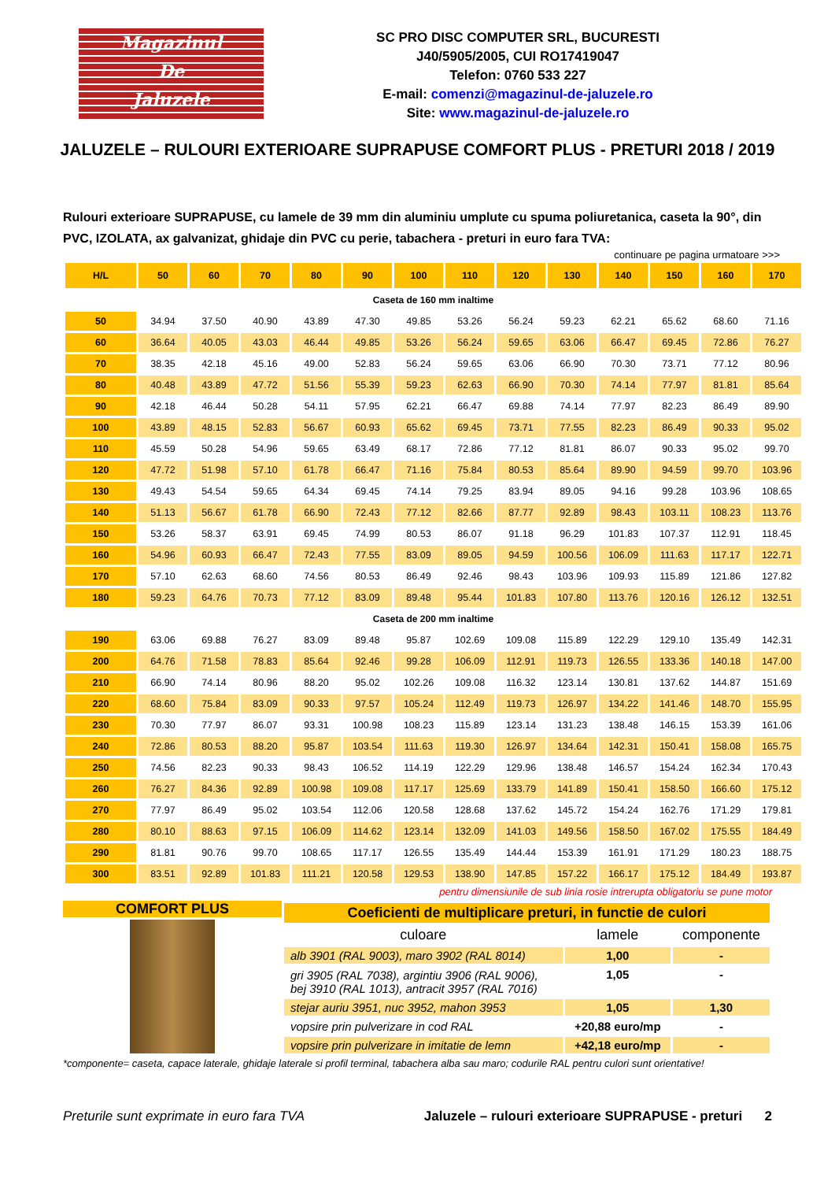Magazinul
De
Jaluzele
SC PRO DISC COMPUTER SRL, BUCURESTI
J40/5905/2005, CUI RO17419047
Telefon: 0760 533 227
E-mail: comenzi@magazinul-de-jaluzele.ro
Site: www.magazinul-de-jaluzele.ro
JALUZELE – RULOURI EXTERIOARE SUPRAPUSE COMFORT PLUS - PRETURI 2018 / 2019
Rulouri exterioare SUPRAPUSE, cu lamele de 39 mm din aluminiu umplute cu spuma poliuretanica, caseta la 90°, din PVC, IZOLATA, ax galvanizat, ghidaje din PVC cu perie, tabachera - preturi in euro fara TVA:
continuare pe pagina urmatoare >>>
| H/L | 50 | 60 | 70 | 80 | 90 | 100 | 110 | 120 | 130 | 140 | 150 | 160 | 170 |
| --- | --- | --- | --- | --- | --- | --- | --- | --- | --- | --- | --- | --- | --- |
| Caseta de 160 mm inaltime | | | | | | | | | | | | | |
| 50 | 34.94 | 37.50 | 40.90 | 43.89 | 47.30 | 49.85 | 53.26 | 56.24 | 59.23 | 62.21 | 65.62 | 68.60 | 71.16 |
| 60 | 36.64 | 40.05 | 43.03 | 46.44 | 49.85 | 53.26 | 56.24 | 59.65 | 63.06 | 66.47 | 69.45 | 72.86 | 76.27 |
| 70 | 38.35 | 42.18 | 45.16 | 49.00 | 52.83 | 56.24 | 59.65 | 63.06 | 66.90 | 70.30 | 73.71 | 77.12 | 80.96 |
| 80 | 40.48 | 43.89 | 47.72 | 51.56 | 55.39 | 59.23 | 62.63 | 66.90 | 70.30 | 74.14 | 77.97 | 81.81 | 85.64 |
| 90 | 42.18 | 46.44 | 50.28 | 54.11 | 57.95 | 62.21 | 66.47 | 69.88 | 74.14 | 77.97 | 82.23 | 86.49 | 89.90 |
| 100 | 43.89 | 48.15 | 52.83 | 56.67 | 60.93 | 65.62 | 69.45 | 73.71 | 77.55 | 82.23 | 86.49 | 90.33 | 95.02 |
| 110 | 45.59 | 50.28 | 54.96 | 59.65 | 63.49 | 68.17 | 72.86 | 77.12 | 81.81 | 86.07 | 90.33 | 95.02 | 99.70 |
| 120 | 47.72 | 51.98 | 57.10 | 61.78 | 66.47 | 71.16 | 75.84 | 80.53 | 85.64 | 89.90 | 94.59 | 99.70 | 103.96 |
| 130 | 49.43 | 54.54 | 59.65 | 64.34 | 69.45 | 74.14 | 79.25 | 83.94 | 89.05 | 94.16 | 99.28 | 103.96 | 108.65 |
| 140 | 51.13 | 56.67 | 61.78 | 66.90 | 72.43 | 77.12 | 82.66 | 87.77 | 92.89 | 98.43 | 103.11 | 108.23 | 113.76 |
| 150 | 53.26 | 58.37 | 63.91 | 69.45 | 74.99 | 80.53 | 86.07 | 91.18 | 96.29 | 101.83 | 107.37 | 112.91 | 118.45 |
| 160 | 54.96 | 60.93 | 66.47 | 72.43 | 77.55 | 83.09 | 89.05 | 94.59 | 100.56 | 106.09 | 111.63 | 117.17 | 122.71 |
| 170 | 57.10 | 62.63 | 68.60 | 74.56 | 80.53 | 86.49 | 92.46 | 98.43 | 103.96 | 109.93 | 115.89 | 121.86 | 127.82 |
| 180 | 59.23 | 64.76 | 70.73 | 77.12 | 83.09 | 89.48 | 95.44 | 101.83 | 107.80 | 113.76 | 120.16 | 126.12 | 132.51 |
| Caseta de 200 mm inaltime | | | | | | | | | | | | | |
| 190 | 63.06 | 69.88 | 76.27 | 83.09 | 89.48 | 95.87 | 102.69 | 109.08 | 115.89 | 122.29 | 129.10 | 135.49 | 142.31 |
| 200 | 64.76 | 71.58 | 78.83 | 85.64 | 92.46 | 99.28 | 106.09 | 112.91 | 119.73 | 126.55 | 133.36 | 140.18 | 147.00 |
| 210 | 66.90 | 74.14 | 80.96 | 88.20 | 95.02 | 102.26 | 109.08 | 116.32 | 123.14 | 130.81 | 137.62 | 144.87 | 151.69 |
| 220 | 68.60 | 75.84 | 83.09 | 90.33 | 97.57 | 105.24 | 112.49 | 119.73 | 126.97 | 134.22 | 141.46 | 148.70 | 155.95 |
| 230 | 70.30 | 77.97 | 86.07 | 93.31 | 100.98 | 108.23 | 115.89 | 123.14 | 131.23 | 138.48 | 146.15 | 153.39 | 161.06 |
| 240 | 72.86 | 80.53 | 88.20 | 95.87 | 103.54 | 111.63 | 119.30 | 126.97 | 134.64 | 142.31 | 150.41 | 158.08 | 165.75 |
| 250 | 74.56 | 82.23 | 90.33 | 98.43 | 106.52 | 114.19 | 122.29 | 129.96 | 138.48 | 146.57 | 154.24 | 162.34 | 170.43 |
| 260 | 76.27 | 84.36 | 92.89 | 100.98 | 109.08 | 117.17 | 125.69 | 133.79 | 141.89 | 150.41 | 158.50 | 166.60 | 175.12 |
| 270 | 77.97 | 86.49 | 95.02 | 103.54 | 112.06 | 120.58 | 128.68 | 137.62 | 145.72 | 154.24 | 162.76 | 171.29 | 179.81 |
| 280 | 80.10 | 88.63 | 97.15 | 106.09 | 114.62 | 123.14 | 132.09 | 141.03 | 149.56 | 158.50 | 167.02 | 175.55 | 184.49 |
| 290 | 81.81 | 90.76 | 99.70 | 108.65 | 117.17 | 126.55 | 135.49 | 144.44 | 153.39 | 161.91 | 171.29 | 180.23 | 188.75 |
| 300 | 83.51 | 92.89 | 101.83 | 111.21 | 120.58 | 129.53 | 138.90 | 147.85 | 157.22 | 166.17 | 175.12 | 184.49 | 193.87 |
pentru dimensiunile de sub linia rosie intrerupta obligatoriu se pune motor
COMFORT PLUS
| Coeficienti de multiplicare preturi, in functie de culori | | |
| culoare | lamele | componente |
| alb 3901 (RAL 9003), maro 3902 (RAL 8014) | 1,00 | - |
| gri 3905 (RAL 7038), argintiu 3906 (RAL 9006), bej 3910 (RAL 1013), antracit 3957 (RAL 7016) | 1,05 | - |
| stejar auriu 3951, nuc 3952, mahon 3953 | 1,05 | 1,30 |
| vopsire prin pulverizare in cod RAL | +20,88 euro/mp | - |
| vopsire prin pulverizare in imitatie de lemn | +42,18 euro/mp | - |
*componente= caseta, capace laterale, ghidaje laterale si profil terminal, tabachera alba sau maro; codurile RAL pentru culori sunt orientative!
Preturile sunt exprimate in euro fara TVA Jaluzele – rulouri exterioare SUPRAPUSE - preturi 2